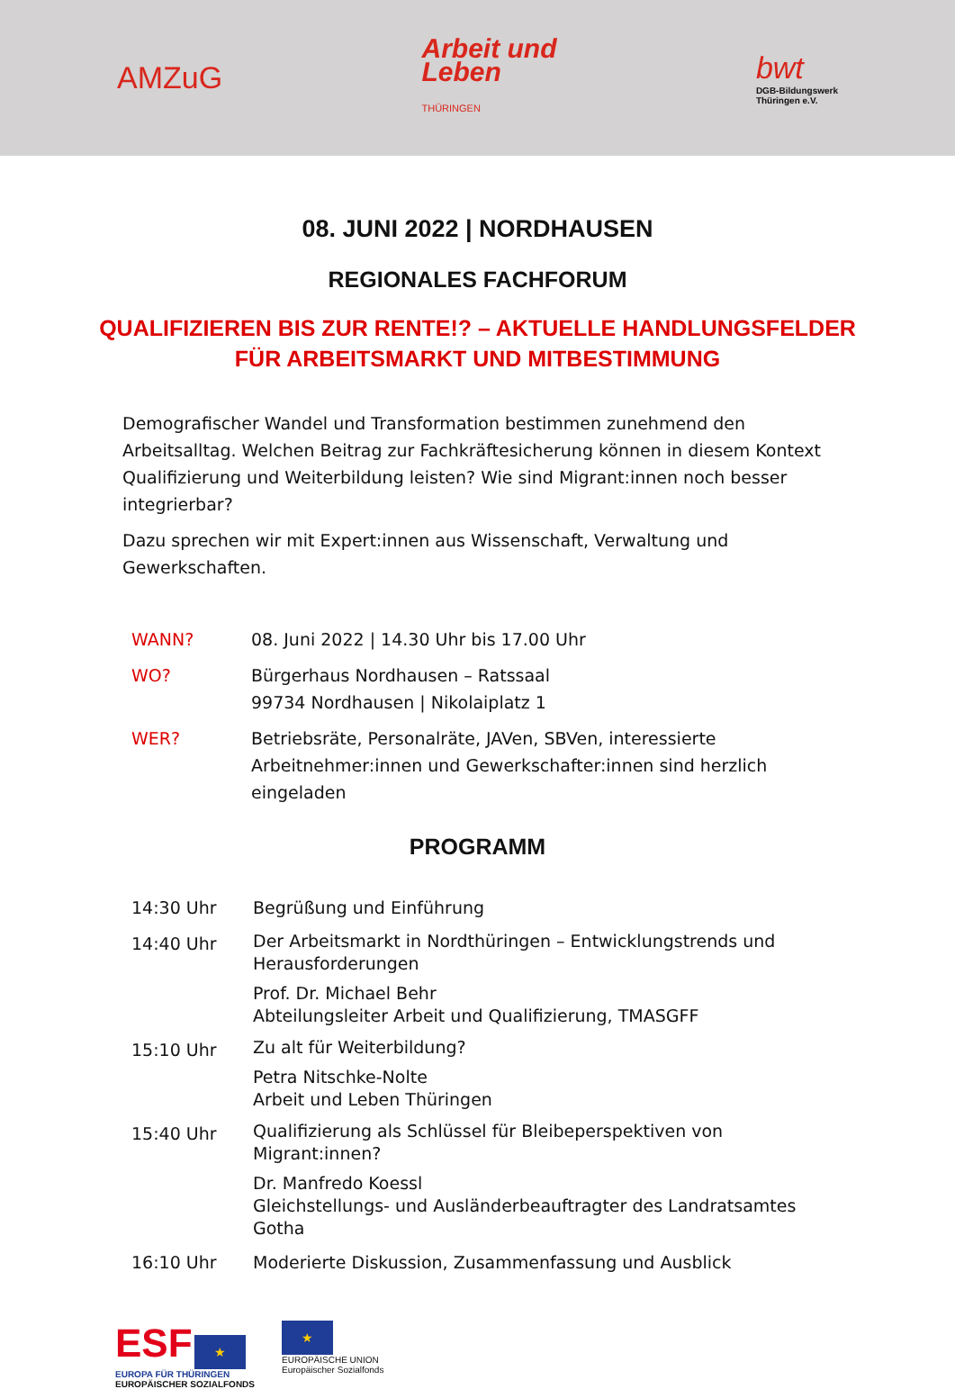AMZuG
Arbeit und
Leben
THÜRINGEN
bwt
DGB-Bildungswerk
Thüringen e.V.
08. JUNI 2022 | NORDHAUSEN
REGIONALES FACHFORUM
QUALIFIZIEREN BIS ZUR RENTE!? – AKTUELLE HANDLUNGSFELDER
FÜR ARBEITSMARKT UND MITBESTIMMUNG
Demografischer Wandel und Transformation bestimmen zunehmend den Arbeitsalltag. Welchen Beitrag zur Fachkräftesicherung können in diesem Kontext Qualifizierung und Weiterbildung leisten? Wie sind Migrant:innen noch besser integrierbar?
Dazu sprechen wir mit Expert:innen aus Wissenschaft, Verwaltung und Gewerkschaften.
WANN? 08. Juni 2022 | 14.30 Uhr bis 17.00 Uhr
WO? Bürgerhaus Nordhausen – Ratssaal
99734 Nordhausen | Nikolaiplatz 1
WER? Betriebsräte, Personalräte, JAVen, SBVen, interessierte Arbeitnehmer:innen und Gewerkschafter:innen sind herzlich eingeladen
PROGRAMM
14:30 Uhr Begrüßung und Einführung
14:40 Uhr
Der Arbeitsmarkt in Nordthüringen – Entwicklungstrends und Herausforderungen
Prof. Dr. Michael Behr
Abteilungsleiter Arbeit und Qualifizierung, TMASGFF
15:10 Uhr
Zu alt für Weiterbildung?
Petra Nitschke-Nolte
Arbeit und Leben Thüringen
15:40 Uhr
Qualifizierung als Schlüssel für Bleibeperspektiven von Migrant:innen?
Dr. Manfredo Koessl
Gleichstellungs- und Ausländerbeauftragter des Landratsamtes Gotha
16:10 Uhr Moderierte Diskussion, Zusammenfassung und Ausblick
ESF ★
EUROPA FÜR THÜRINGEN
EUROPÄISCHER SOZIALFONDS
★
EUROPÄISCHE UNION
Europäischer Sozialfonds